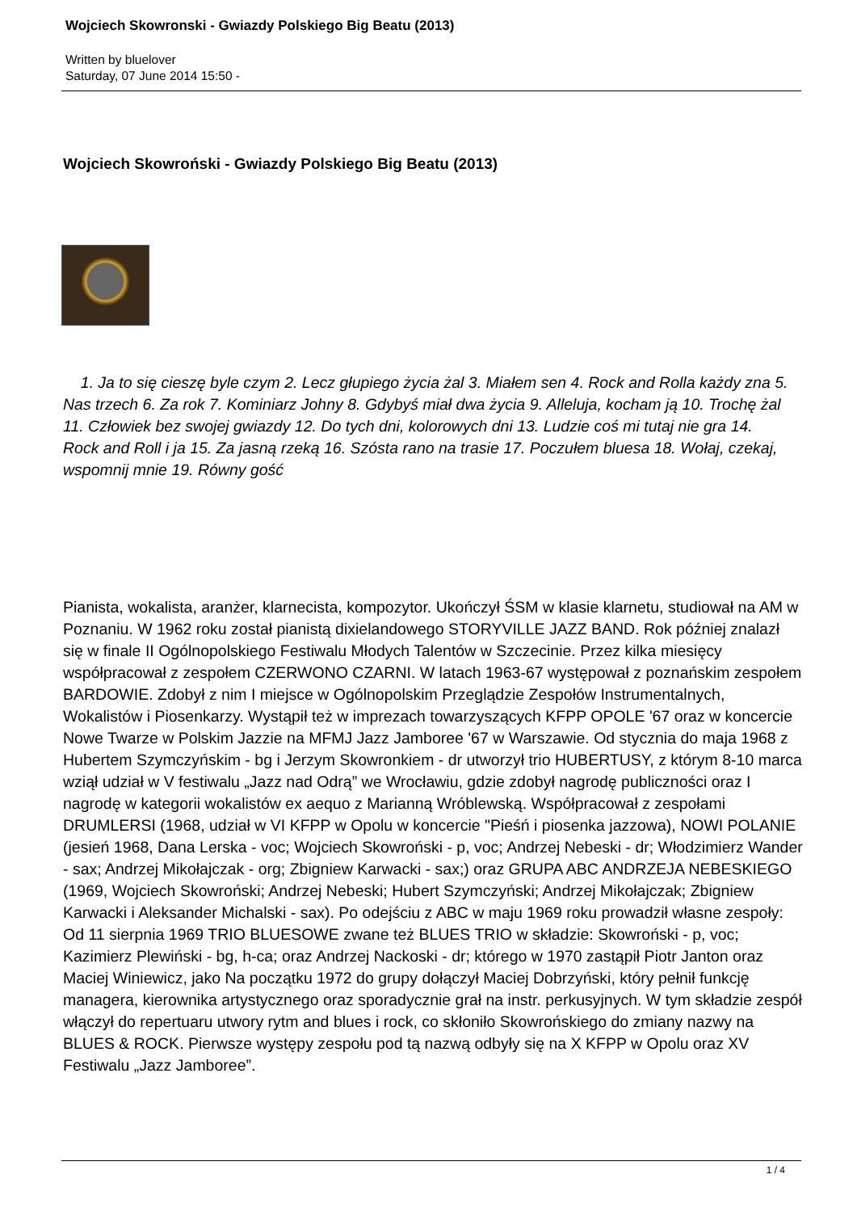Wojciech Skowronski - Gwiazdy Polskiego Big Beatu (2013)
Written by bluelover
Saturday, 07 June 2014 15:50 -
Wojciech Skowroński - Gwiazdy Polskiego Big Beatu (2013)
1. Ja to się cieszę byle czym 2. Lecz głupiego życia żal 3. Miałem sen 4. Rock and Rolla każdy zna 5. Nas trzech 6. Za rok 7. Kominiarz Johny 8. Gdybyś miał dwa życia 9. Alleluja, kocham ją 10. Trochę żal 11. Człowiek bez swojej gwiazdy 12. Do tych dni, kolorowych dni 13. Ludzie coś mi tutaj nie gra 14. Rock and Roll i ja 15. Za jasną rzeką 16. Szósta rano na trasie 17. Poczułem bluesa 18. Wołaj, czekaj, wspomnij mnie 19. Równy gość
Pianista, wokalista, aranżer, klarnecista, kompozytor. Ukończył ŚSM w klasie klarnetu, studiował na AM w Poznaniu. W 1962 roku został pianistą dixielandowego STORYVILLE JAZZ BAND. Rok później znalazł się w finale II Ogólnopolskiego Festiwalu Młodych Talentów w Szczecinie. Przez kilka miesięcy współpracował z zespołem CZERWONO CZARNI. W latach 1963-67 występował z poznańskim zespołem BARDOWIE. Zdobył z nim I miejsce w Ogólnopolskim Przeglądzie Zespołów Instrumentalnych, Wokalistów i Piosenkarzy. Wystąpił też w imprezach towarzyszących KFPP OPOLE '67 oraz w koncercie Nowe Twarze w Polskim Jazzie na MFMJ Jazz Jamboree '67 w Warszawie. Od stycznia do maja 1968 z Hubertem Szymczyńskim - bg i Jerzym Skowronkiem - dr utworzył trio HUBERTUSY, z którym 8-10 marca wziął udział w V festiwalu „Jazz nad Odrą” we Wrocławiu, gdzie zdobył nagrodę publiczności oraz I nagrodę w kategorii wokalistów ex aequo z Marianną Wróblewską. Współpracował z zespołami DRUMLERSI (1968, udział w VI KFPP w Opolu w koncercie "Pieśń i piosenka jazzowa), NOWI POLANIE (jesień 1968, Dana Lerska - voc; Wojciech Skowroński - p, voc; Andrzej Nebeski - dr; Włodzimierz Wander - sax; Andrzej Mikołajczak - org; Zbigniew Karwacki - sax;) oraz GRUPA ABC ANDRZEJA NEBESKIEGO (1969, Wojciech Skowroński; Andrzej Nebeski; Hubert Szymczyński; Andrzej Mikołajczak; Zbigniew Karwacki i Aleksander Michalski - sax). Po odejściu z ABC w maju 1969 roku prowadził własne zespoły: Od 11 sierpnia 1969 TRIO BLUESOWE zwane też BLUES TRIO w składzie: Skowroński - p, voc; Kazimierz Plewiński - bg, h-ca; oraz Andrzej Nackoski - dr; którego w 1970 zastąpił Piotr Janton oraz Maciej Winiewicz, jako Na początku 1972 do grupy dołączył Maciej Dobrzyński, który pełnił funkcję managera, kierownika artystycznego oraz sporadycznie grał na instr. perkusyjnych. W tym składzie zespół włączył do repertuaru utwory rytm and blues i rock, co skłoniło Skowrońskiego do zmiany nazwy na BLUES & ROCK. Pierwsze występy zespołu pod tą nazwą odbyły się na X KFPP w Opolu oraz XV Festiwalu „Jazz Jamboree”.
1 / 4